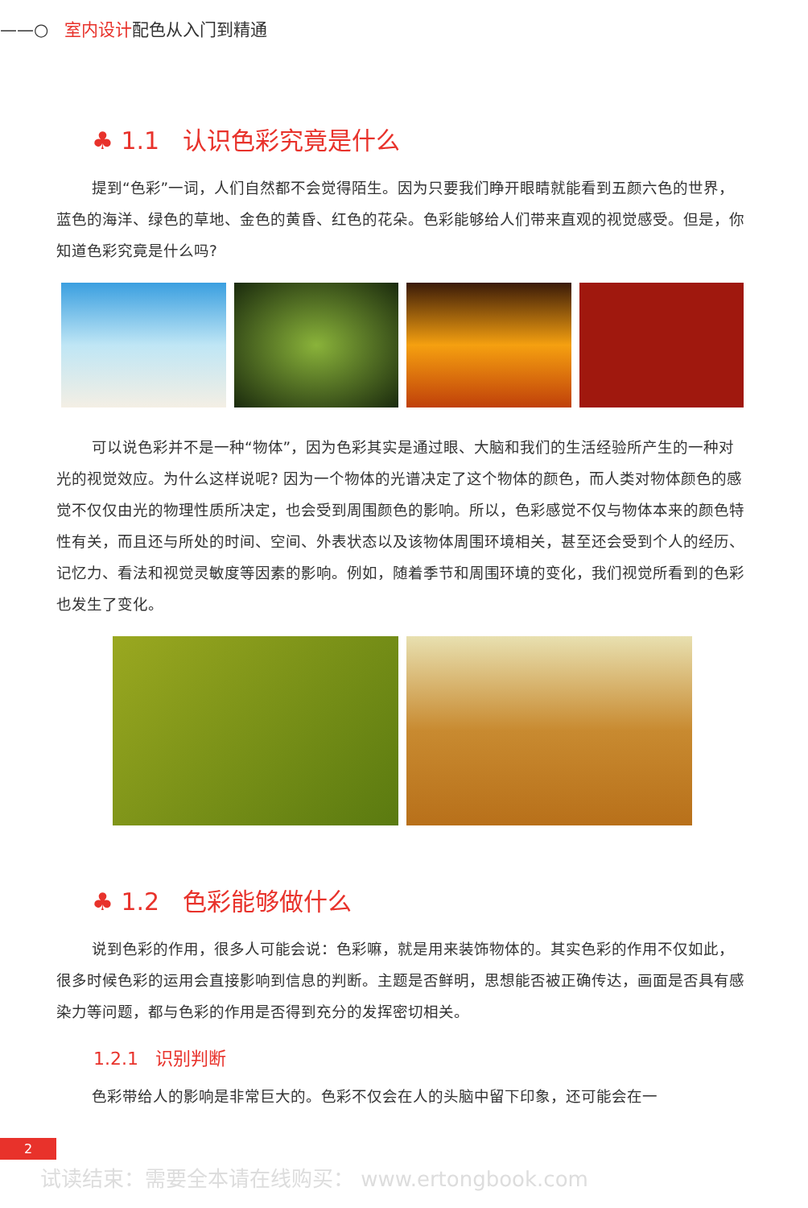——○ 室内设计配色从入门到精通
♣ 1.1 认识色彩究竟是什么
提到“色彩”一词，人们自然都不会觉得陌生。因为只要我们睁开眼睛就能看到五颜六色的世界，蓝色的海洋、绿色的草地、金色的黄昏、红色的花朵。色彩能够给人们带来直观的视觉感受。但是，你知道色彩究竟是什么吗?
可以说色彩并不是一种“物体”，因为色彩其实是通过眼、大脑和我们的生活经验所产生的一种对光的视觉效应。为什么这样说呢? 因为一个物体的光谱决定了这个物体的颜色，而人类对物体颜色的感觉不仅仅由光的物理性质所决定，也会受到周围颜色的影响。所以，色彩感觉不仅与物体本来的颜色特性有关，而且还与所处的时间、空间、外表状态以及该物体周围环境相关，甚至还会受到个人的经历、记忆力、看法和视觉灵敏度等因素的影响。例如，随着季节和周围环境的变化，我们视觉所看到的色彩也发生了变化。
♣ 1.2 色彩能够做什么
说到色彩的作用，很多人可能会说：色彩嘛，就是用来装饰物体的。其实色彩的作用不仅如此，很多时候色彩的运用会直接影响到信息的判断。主题是否鲜明，思想能否被正确传达，画面是否具有感染力等问题，都与色彩的作用是否得到充分的发挥密切相关。
1.2.1 识别判断
色彩带给人的影响是非常巨大的。色彩不仅会在人的头脑中留下印象，还可能会在一
2
试读结束：需要全本请在线购买： www.ertongbook.com